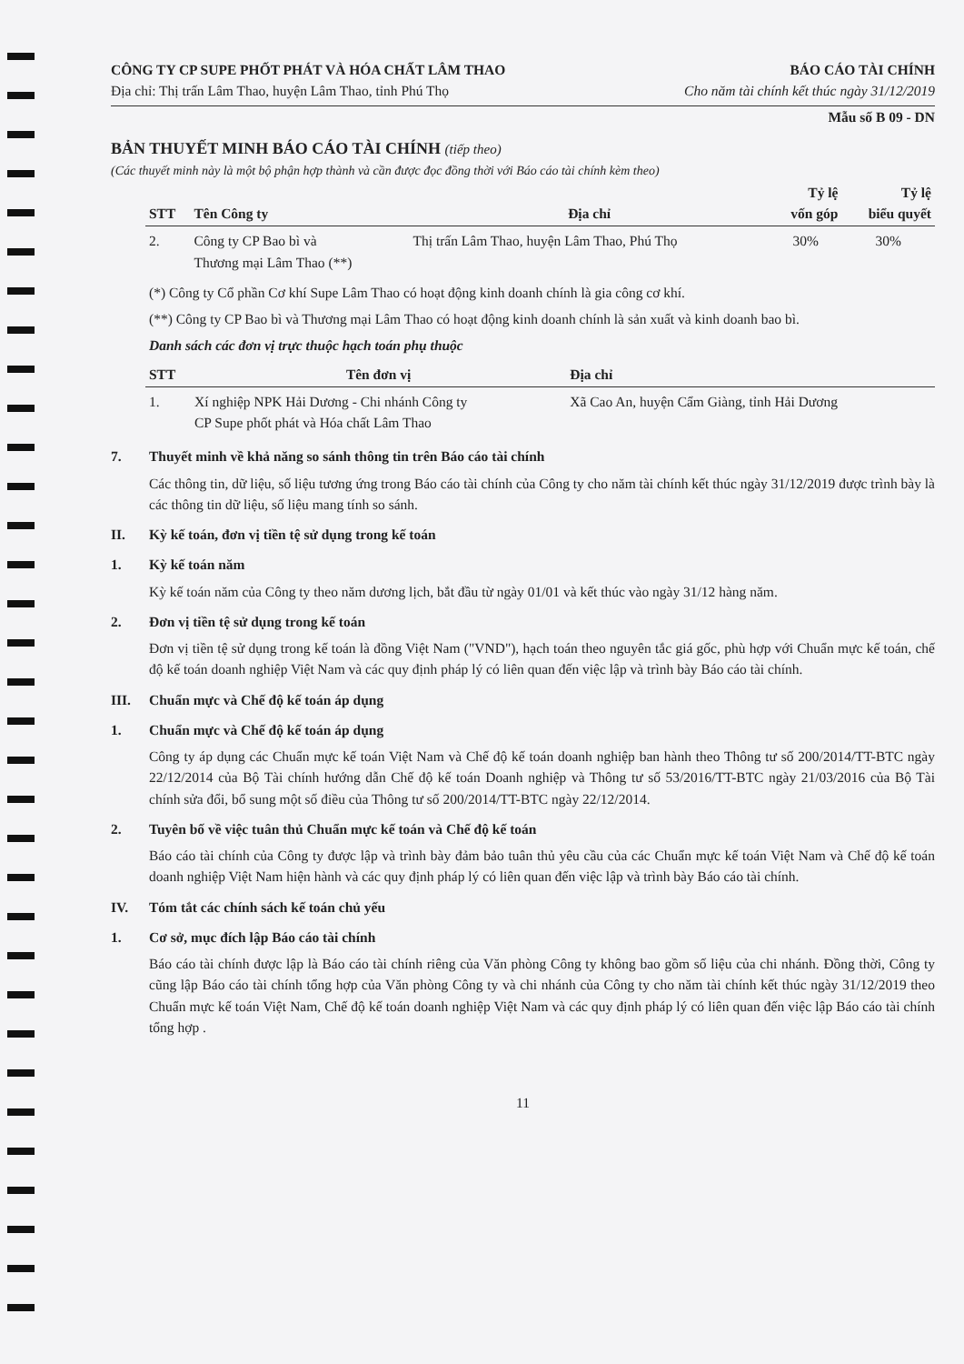CÔNG TY CP SUPE PHỐT PHÁT VÀ HÓA CHẤT LÂM THAO
Địa chỉ: Thị trấn Lâm Thao, huyện Lâm Thao, tỉnh Phú Thọ
BÁO CÁO TÀI CHÍNH
Cho năm tài chính kết thúc ngày 31/12/2019
Mẫu số B 09 - DN
BẢN THUYẾT MINH BÁO CÁO TÀI CHÍNH (tiếp theo)
(Các thuyết minh này là một bộ phận hợp thành và cần được đọc đồng thời với Báo cáo tài chính kèm theo)
| STT | Tên Công ty | Địa chỉ | Tỷ lệ vốn góp | Tỷ lệ biểu quyết |
| --- | --- | --- | --- | --- |
| 2. | Công ty CP Bao bì và Thương mại Lâm Thao (**) | Thị trấn Lâm Thao, huyện Lâm Thao, Phú Thọ | 30% | 30% |
(*) Công ty Cổ phần Cơ khí Supe Lâm Thao có hoạt động kinh doanh chính là gia công cơ khí.
(**) Công ty CP Bao bì và Thương mại Lâm Thao có hoạt động kinh doanh chính là sản xuất và kinh doanh bao bì.
Danh sách các đơn vị trực thuộc hạch toán phụ thuộc
| STT | Tên đơn vị | Địa chỉ |
| --- | --- | --- |
| 1. | Xí nghiệp NPK Hải Dương - Chi nhánh Công ty CP Supe phốt phát và Hóa chất Lâm Thao | Xã Cao An, huyện Cẩm Giàng, tỉnh Hải Dương |
7. Thuyết minh về khả năng so sánh thông tin trên Báo cáo tài chính
Các thông tin, dữ liệu, số liệu tương ứng trong Báo cáo tài chính của Công ty cho năm tài chính kết thúc ngày 31/12/2019 được trình bày là các thông tin dữ liệu, số liệu mang tính so sánh.
II. Kỳ kế toán, đơn vị tiền tệ sử dụng trong kế toán
1. Kỳ kế toán năm
Kỳ kế toán năm của Công ty theo năm dương lịch, bắt đầu từ ngày 01/01 và kết thúc vào ngày 31/12 hàng năm.
2. Đơn vị tiền tệ sử dụng trong kế toán
Đơn vị tiền tệ sử dụng trong kế toán là đồng Việt Nam ("VND"), hạch toán theo nguyên tắc giá gốc, phù hợp với Chuẩn mực kế toán, chế độ kế toán doanh nghiệp Việt Nam và các quy định pháp lý có liên quan đến việc lập và trình bày Báo cáo tài chính.
III. Chuẩn mực và Chế độ kế toán áp dụng
1. Chuẩn mực và Chế độ kế toán áp dụng
Công ty áp dụng các Chuẩn mực kế toán Việt Nam và Chế độ kế toán doanh nghiệp ban hành theo Thông tư số 200/2014/TT-BTC ngày 22/12/2014 của Bộ Tài chính hướng dẫn Chế độ kế toán Doanh nghiệp và Thông tư số 53/2016/TT-BTC ngày 21/03/2016 của Bộ Tài chính sửa đổi, bổ sung một số điều của Thông tư số 200/2014/TT-BTC ngày 22/12/2014.
2. Tuyên bố về việc tuân thủ Chuẩn mực kế toán và Chế độ kế toán
Báo cáo tài chính của Công ty được lập và trình bày đảm bảo tuân thủ yêu cầu của các Chuẩn mực kế toán Việt Nam và Chế độ kế toán doanh nghiệp Việt Nam hiện hành và các quy định pháp lý có liên quan đến việc lập và trình bày Báo cáo tài chính.
IV. Tóm tắt các chính sách kế toán chủ yếu
1. Cơ sở, mục đích lập Báo cáo tài chính
Báo cáo tài chính được lập là Báo cáo tài chính riêng của Văn phòng Công ty không bao gồm số liệu của chi nhánh. Đồng thời, Công ty cũng lập Báo cáo tài chính tổng hợp của Văn phòng Công ty và chi nhánh của Công ty cho năm tài chính kết thúc ngày 31/12/2019 theo Chuẩn mực kế toán Việt Nam, Chế độ kế toán doanh nghiệp Việt Nam và các quy định pháp lý có liên quan đến việc lập Báo cáo tài chính tổng hợp .
11